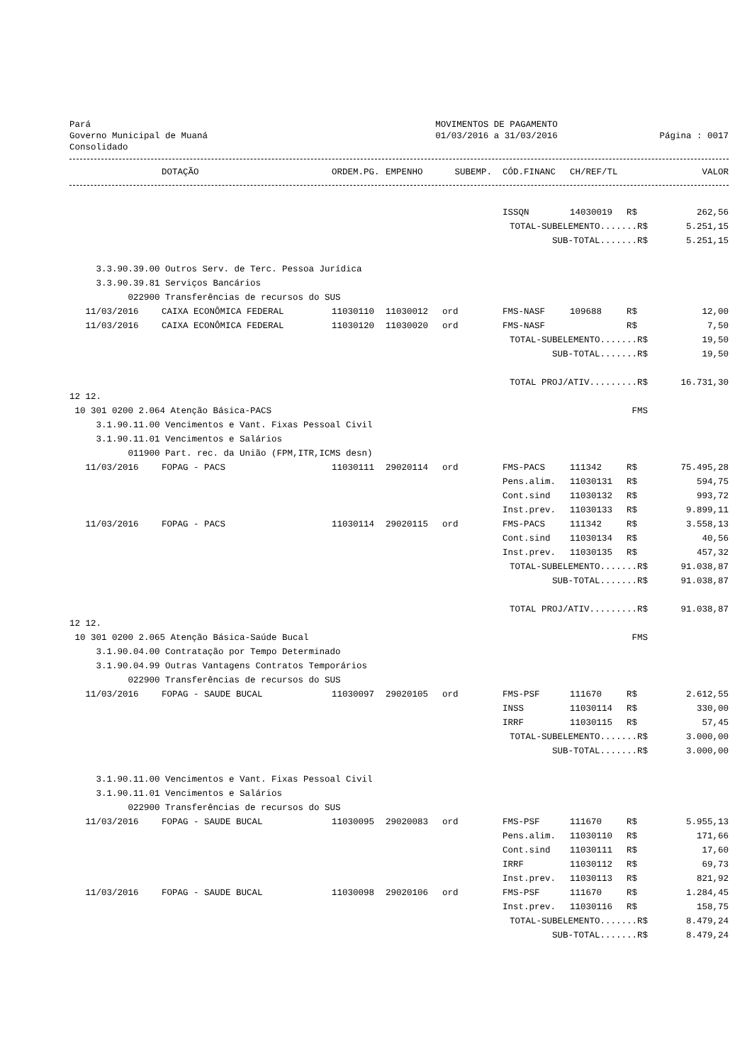Pará
Governo Municipal de Muaná
Consolidado
MOVIMENTOS DE PAGAMENTO
01/03/2016 a 31/03/2016
Página : 0017
| | DOTAÇÃO | ORDEM.PG. | EMPENHO | SUBEMP. | CÓD.FINANC | CH/REF/TL | | VALOR |
| --- | --- | --- | --- | --- | --- | --- | --- | --- |
| | | | | | ISSQN | 14030019 | R$ | 262,56 |
| | | | | | TOTAL-SUBELEMENTO.......R$ | | | 5.251,15 |
| | | | | | SUB-TOTAL.......R$ | | | 5.251,15 |
| 3.3.90.39.00 Outros Serv. de Terc. Pessoa Jurídica | | | | | | | | |
| 3.3.90.39.81 Serviços Bancários | | | | | | | | |
| 022900 Transferências de recursos do SUS | | | | | | | | |
| 11/03/2016 | CAIXA ECONÔMICA FEDERAL | 11030110 | 11030012 | ord | FMS-NASF | 109688 | R$ | 12,00 |
| 11/03/2016 | CAIXA ECONÔMICA FEDERAL | 11030120 | 11030020 | ord | FMS-NASF | | R$ | 7,50 |
| | | | | | TOTAL-SUBELEMENTO.......R$ | | | 19,50 |
| | | | | | SUB-TOTAL.......R$ | | | 19,50 |
| | | | | | TOTAL PROJ/ATIV.........R$ | | | 16.731,30 |
| 12 12. | | | | | | | | |
| 10 301 0200 2.064 Atenção Básica-PACS | | | | | | FMS | | |
| 3.1.90.11.00 Vencimentos e Vant. Fixas Pessoal Civil | | | | | | | | |
| 3.1.90.11.01 Vencimentos e Salários | | | | | | | | |
| 011900 Part. rec. da União (FPM,ITR,ICMS desn) | | | | | | | | |
| 11/03/2016 | FOPAG - PACS | 11030111 | 29020114 | ord | FMS-PACS | 111342 | R$ | 75.495,28 |
| | | | | | Pens.alim. | 11030131 | R$ | 594,75 |
| | | | | | Cont.sind | 11030132 | R$ | 993,72 |
| | | | | | Inst.prev. | 11030133 | R$ | 9.899,11 |
| 11/03/2016 | FOPAG - PACS | 11030114 | 29020115 | ord | FMS-PACS | 111342 | R$ | 3.558,13 |
| | | | | | Cont.sind | 11030134 | R$ | 40,56 |
| | | | | | Inst.prev. | 11030135 | R$ | 457,32 |
| | | | | | TOTAL-SUBELEMENTO.......R$ | | | 91.038,87 |
| | | | | | SUB-TOTAL.......R$ | | | 91.038,87 |
| | | | | | TOTAL PROJ/ATIV.........R$ | | | 91.038,87 |
| 12 12. | | | | | | | | |
| 10 301 0200 2.065 Atenção Básica-Saúde Bucal | | | | | | FMS | | |
| 3.1.90.04.00 Contratação por Tempo Determinado | | | | | | | | |
| 3.1.90.04.99 Outras Vantagens Contratos Temporários | | | | | | | | |
| 022900 Transferências de recursos do SUS | | | | | | | | |
| 11/03/2016 | FOPAG - SAUDE BUCAL | 11030097 | 29020105 | ord | FMS-PSF | 111670 | R$ | 2.612,55 |
| | | | | | INSS | 11030114 | R$ | 330,00 |
| | | | | | IRRF | 11030115 | R$ | 57,45 |
| | | | | | TOTAL-SUBELEMENTO.......R$ | | | 3.000,00 |
| | | | | | SUB-TOTAL.......R$ | | | 3.000,00 |
| 3.1.90.11.00 Vencimentos e Vant. Fixas Pessoal Civil | | | | | | | | |
| 3.1.90.11.01 Vencimentos e Salários | | | | | | | | |
| 022900 Transferências de recursos do SUS | | | | | | | | |
| 11/03/2016 | FOPAG - SAUDE BUCAL | 11030095 | 29020083 | ord | FMS-PSF | 111670 | R$ | 5.955,13 |
| | | | | | Pens.alim. | 11030110 | R$ | 171,66 |
| | | | | | Cont.sind | 11030111 | R$ | 17,60 |
| | | | | | IRRF | 11030112 | R$ | 69,73 |
| | | | | | Inst.prev. | 11030113 | R$ | 821,92 |
| 11/03/2016 | FOPAG - SAUDE BUCAL | 11030098 | 29020106 | ord | FMS-PSF | 111670 | R$ | 1.284,45 |
| | | | | | Inst.prev. | 11030116 | R$ | 158,75 |
| | | | | | TOTAL-SUBELEMENTO.......R$ | | | 8.479,24 |
| | | | | | SUB-TOTAL.......R$ | | | 8.479,24 |